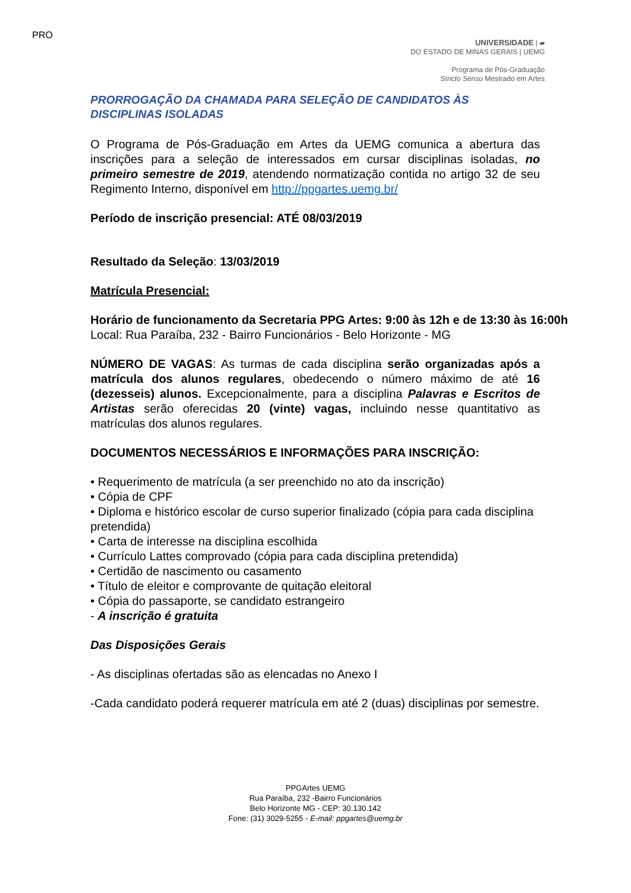PRO
UNIVERSIDADE | ▰
DO ESTADO DE MINAS GERAIS | UEMG
Programa de Pós-Graduação
Stricto Sensu Mestrado em Artes
PRORROGAÇÃO DA CHAMADA PARA SELEÇÃO DE CANDIDATOS ÀS
DISCIPLINAS ISOLADAS
O Programa de Pós-Graduação em Artes da UEMG comunica a abertura das inscrições para a seleção de interessados em cursar disciplinas isoladas, no primeiro semestre de 2019, atendendo normatização contida no artigo 32 de seu Regimento Interno, disponível em http://ppgartes.uemg.br/
Período de inscrição presencial: ATÉ 08/03/2019
Resultado da Seleção: 13/03/2019
Matrícula Presencial:
Horário de funcionamento da Secretaria PPG Artes: 9:00 às 12h e de 13:30 às 16:00h
Local: Rua Paraíba, 232 - Bairro Funcionários - Belo Horizonte - MG
NÚMERO DE VAGAS: As turmas de cada disciplina serão organizadas após a matrícula dos alunos regulares, obedecendo o número máximo de até 16 (dezesseis) alunos. Excepcionalmente, para a disciplina Palavras e Escritos de Artistas serão oferecidas 20 (vinte) vagas, incluindo nesse quantitativo as matrículas dos alunos regulares.
DOCUMENTOS NECESSÁRIOS E INFORMAÇÕES PARA INSCRIÇÃO:
• Requerimento de matrícula (a ser preenchido no ato da inscrição)
• Cópia de CPF
• Diploma e histórico escolar de curso superior finalizado (cópia para cada disciplina pretendida)
• Carta de interesse na disciplina escolhida
• Currículo Lattes comprovado (cópia para cada disciplina pretendida)
• Certidão de nascimento ou casamento
• Título de eleitor e comprovante de quitação eleitoral
• Cópia do passaporte, se candidato estrangeiro
- A inscrição é gratuita
Das Disposições Gerais
- As disciplinas ofertadas são as elencadas no Anexo I
-Cada candidato poderá requerer matrícula em até 2 (duas) disciplinas por semestre.
PPGArtes UEMG
Rua Paraíba, 232 -Bairro Funcionários
Belo Horizonte MG - CEP: 30.130.142
Fone: (31) 3029-5255 - E-mail: ppgartes@uemg.br